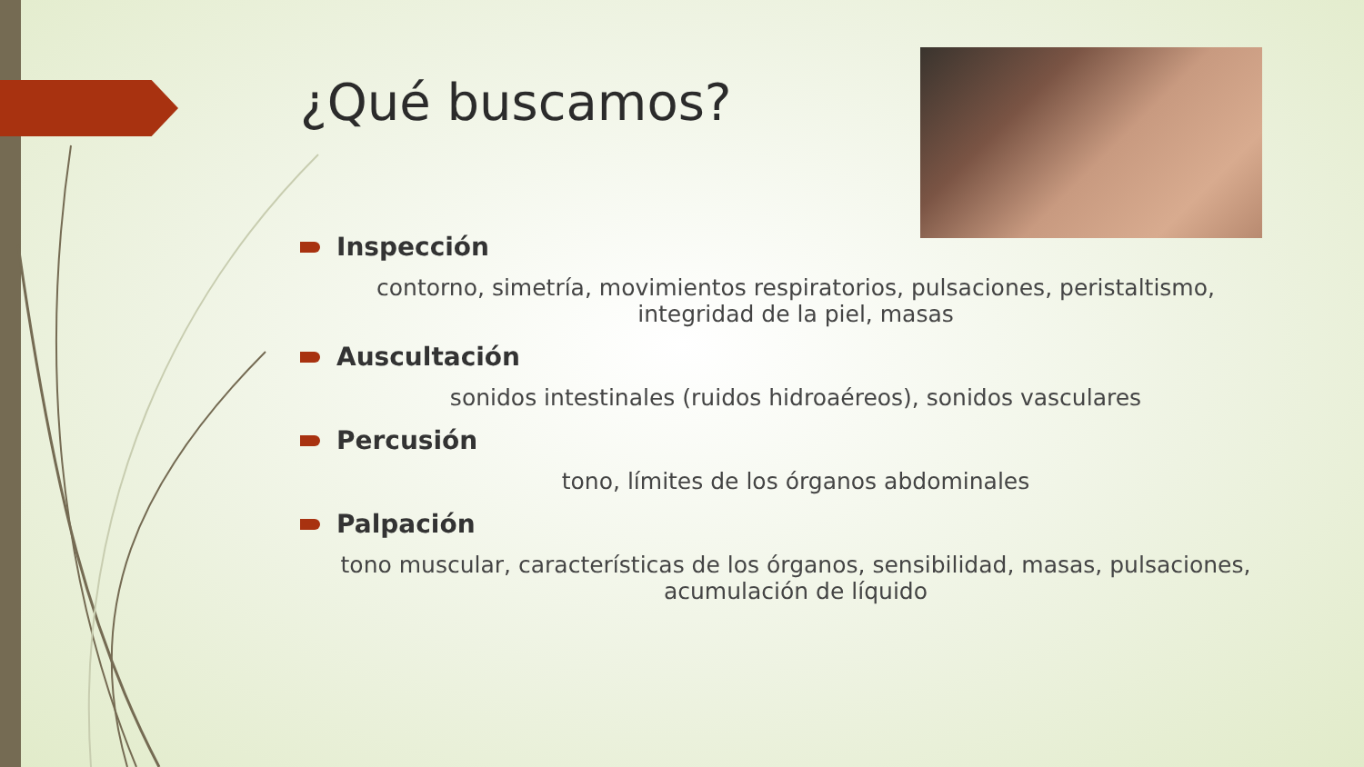¿Qué buscamos?
Inspección
contorno, simetría, movimientos respiratorios, pulsaciones, peristaltismo, integridad de la piel, masas
Auscultación
sonidos intestinales (ruidos hidroaéreos), sonidos vasculares
Percusión
tono, límites de los órganos abdominales
Palpación
tono muscular, características de los órganos, sensibilidad, masas, pulsaciones, acumulación de líquido